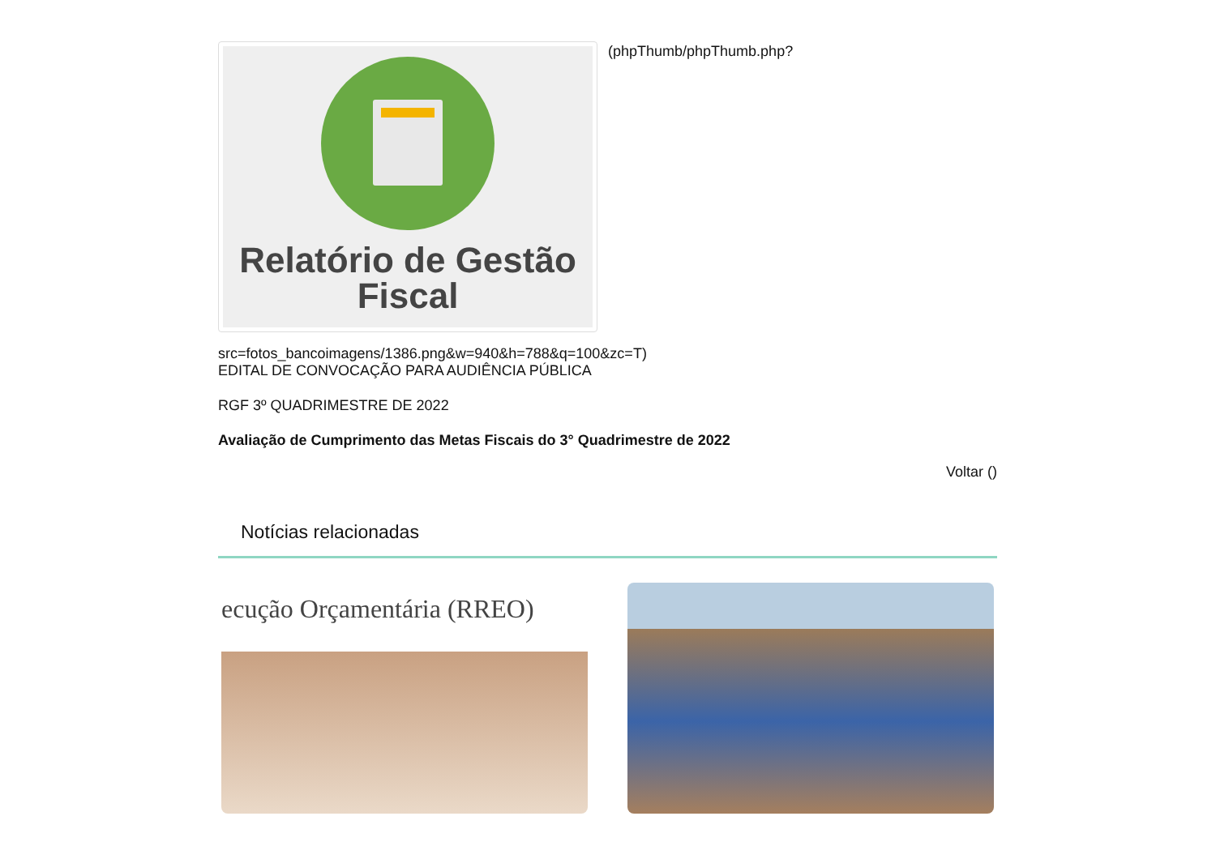Relatório de Gestão
Fiscal
(phpThumb/phpThumb.php?
src=fotos_bancoimagens/1386.png&w=940&h=788&q=100&zc=T)
EDITAL DE CONVOCAÇÃO PARA AUDIÊNCIA PÚBLICA
RGF 3º QUADRIMESTRE DE 2022
Avaliação de Cumprimento das Metas Fiscais do 3° Quadrimestre de 2022
Voltar ()
Notícias relacionadas
ecução Orçamentária (RREO)